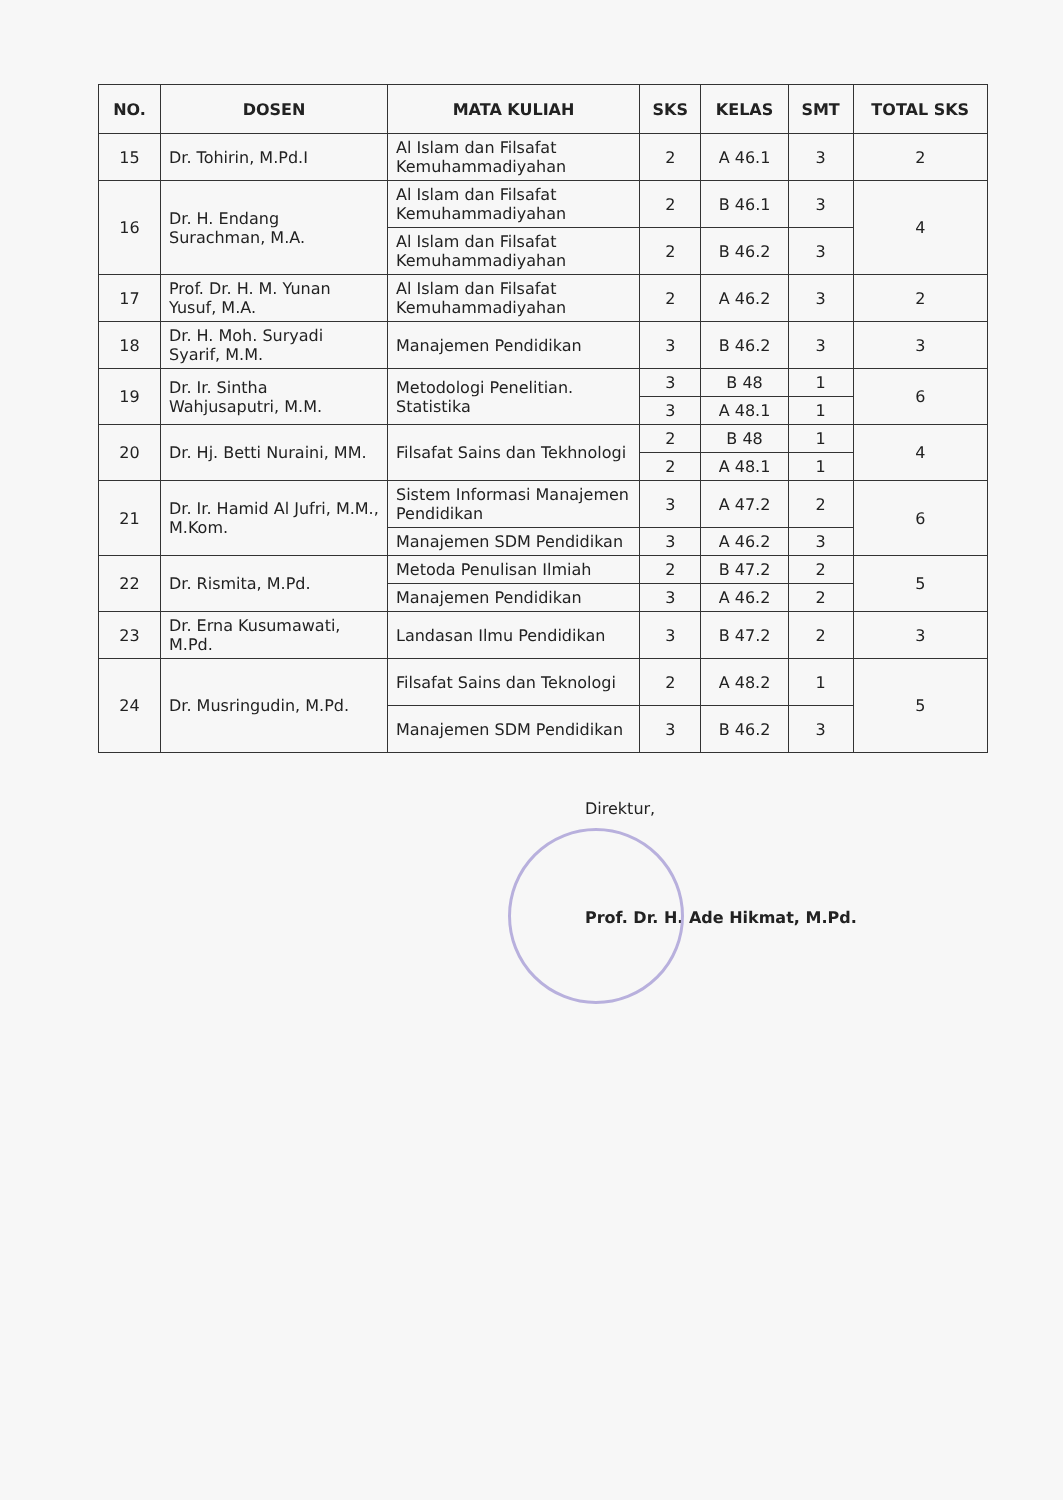| NO. | DOSEN | MATA KULIAH | SKS | KELAS | SMT | TOTAL SKS |
| --- | --- | --- | --- | --- | --- | --- |
| 15 | Dr. Tohirin, M.Pd.I | Al Islam dan Filsafat Kemuhammadiyahan | 2 | A 46.1 | 3 | 2 |
| 16 | Dr. H. Endang Surachman, M.A. | Al Islam dan Filsafat Kemuhammadiyahan | 2 | B 46.1 | 3 | 4 |
| | | Al Islam dan Filsafat Kemuhammadiyahan | 2 | B 46.2 | 3 | |
| 17 | Prof. Dr. H. M. Yunan Yusuf, M.A. | Al Islam dan Filsafat Kemuhammadiyahan | 2 | A 46.2 | 3 | 2 |
| 18 | Dr. H. Moh. Suryadi Syarif, M.M. | Manajemen Pendidikan | 3 | B 46.2 | 3 | 3 |
| 19 | Dr. Ir. Sintha Wahjusaputri, M.M. | Metodologi Penelitian. Statistika | 3 | B 48 | 1 | 6 |
| | | | 3 | A 48.1 | 1 | |
| 20 | Dr. Hj. Betti Nuraini, MM. | Filsafat Sains dan Tekhnologi | 2 | B 48 | 1 | 4 |
| | | | 2 | A 48.1 | 1 | |
| 21 | Dr. Ir. Hamid Al Jufri, M.M., M.Kom. | Sistem Informasi Manajemen Pendidikan | 3 | A 47.2 | 2 | 6 |
| | | Manajemen SDM Pendidikan | 3 | A 46.2 | 3 | |
| 22 | Dr. Rismita, M.Pd. | Metoda Penulisan Ilmiah | 2 | B 47.2 | 2 | 5 |
| | | Manajemen Pendidikan | 3 | A 46.2 | 2 | |
| 23 | Dr. Erna Kusumawati, M.Pd. | Landasan Ilmu Pendidikan | 3 | B 47.2 | 2 | 3 |
| 24 | Dr. Musringudin, M.Pd. | Filsafat Sains dan Teknologi | 2 | A 48.2 | 1 | 5 |
| | | Manajemen SDM Pendidikan | 3 | B 46.2 | 3 | |
Direktur,
Prof. Dr. H. Ade Hikmat, M.Pd.